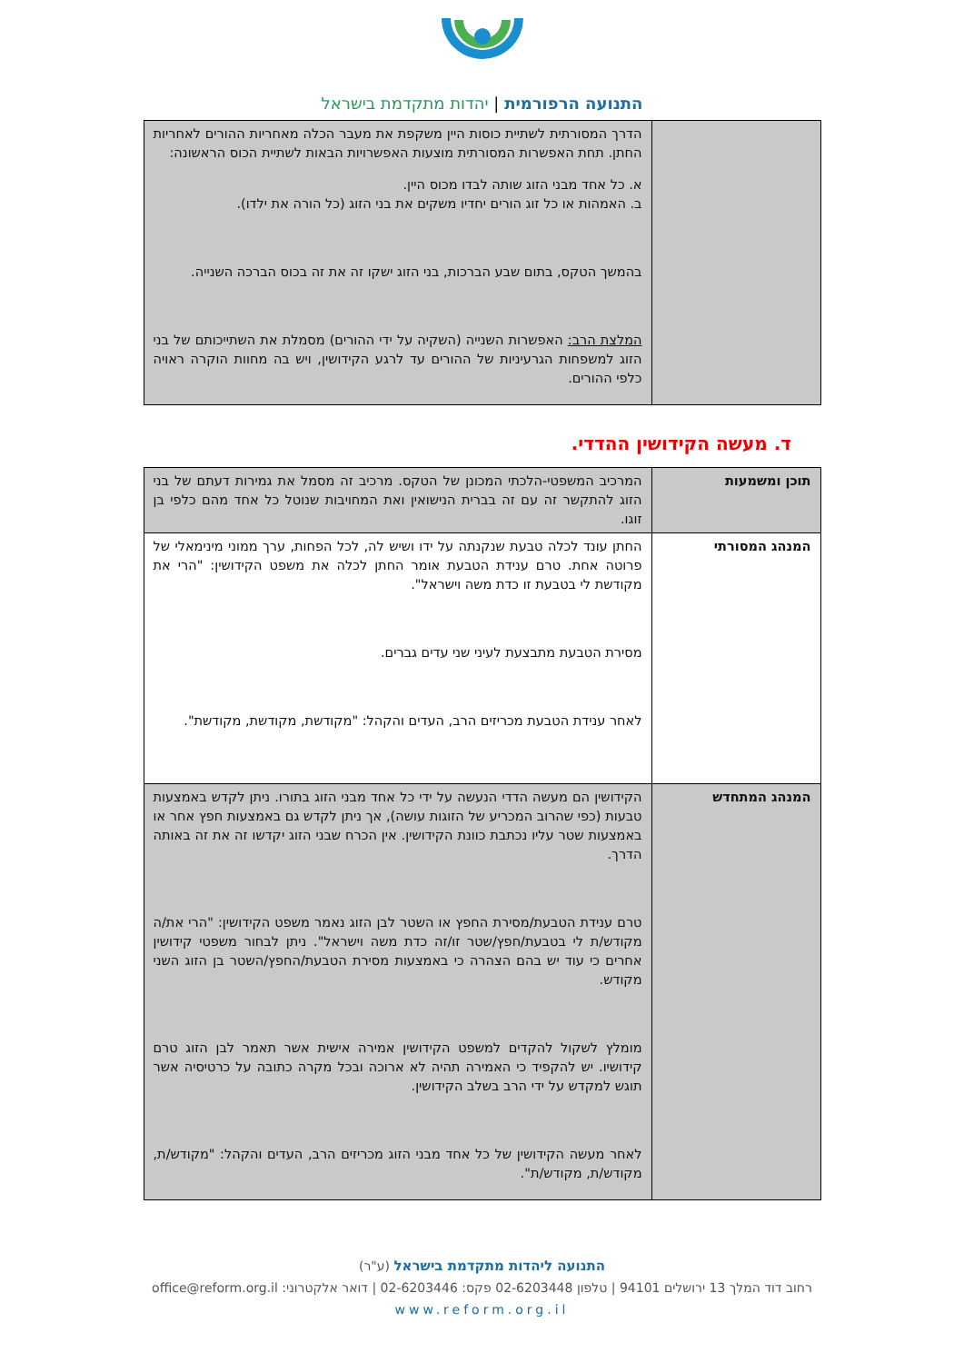התנועה הרפורמית | יהדות מתקדמת בישראל
| | הדרך המסורתית לשתיית כוסות היין משקפת את מעבר הכלה מאחריות ההורים לאחריות החתן. תחת האפשרות המסורתית מוצעות האפשרויות הבאות לשתיית הכוס הראשונה: א. כל אחד מבני הזוג שותה לבדו מכוס היין. ב. האמהות או כל זוג הורים יחדיו משקים את בני הזוג (כל הורה את ילדו). בהמשך הטקס, בתום שבע הברכות, בני הזוג ישקו זה את זה בכוס הברכה השנייה. המלצת הרב: האפשרות השנייה (השקיה על ידי ההורים) מסמלת את השתייכותם של בני הזוג למשפחות הגרעיניות של ההורים עד לרגע הקידושין, ויש בה מחוות הוקרה ראויה כלפי ההורים. |
ד. מעשה הקידושין ההדדי.
| תוכן ומשמעות | המרכיב המשפטי-הלכתי המכונן של הטקס. מרכיב זה מסמל את גמירות דעתם של בני הזוג להתקשר זה עם זה בברית הנישואין ואת המחויבות שנוטל כל אחד מהם כלפי בן זוגו. |
| המנהג המסורתי | החתן עונד לכלה טבעת שנקנתה על ידו ושיש לה, לכל הפחות, ערך ממוני מינימאלי של פרוטה אחת. טרם ענידת הטבעת אומר החתן לכלה את משפט הקידושין: "הרי את מקודשת לי בטבעת זו כדת משה וישראל". מסירת הטבעת מתבצעת לעיני שני עדים גברים. לאחר ענידת הטבעת מכריזים הרב, העדים והקהל: "מקודשת, מקודשת, מקודשת". |
| המנהג המתחדש | הקידושין הם מעשה הדדי הנעשה על ידי כל אחד מבני הזוג בתורו. ניתן לקדש באמצעות טבעות (כפי שהרוב המכריע של הזוגות עושה), אך ניתן לקדש גם באמצעות חפץ אחר או באמצעות שטר עליו נכתבת כוונת הקידושין. אין הכרח שבני הזוג יקדשו זה את זה באותה הדרך. טרם ענידת הטבעת/מסירת החפץ או השטר לבן הזוג נאמר משפט הקידושין: "הרי את/ה מקודש/ת לי בטבעת/חפץ/שטר זו/זה כדת משה וישראל". ניתן לבחור משפטי קידושין אחרים כי עוד יש בהם הצהרה כי באמצעות מסירת הטבעת/החפץ/השטר בן הזוג השני מקודש. מומלץ לשקול להקדים למשפט הקידושין אמירה אישית אשר תאמר לבן הזוג טרם קידושיו. יש להקפיד כי האמירה תהיה לא ארוכה ובכל מקרה כתובה על כרטיסיה אשר תוגש למקדש על ידי הרב בשלב הקידושין. לאחר מעשה הקידושין של כל אחד מבני הזוג מכריזים הרב, העדים והקהל: "מקודש/ת, מקודש/ת, מקודש/ת". |
התנועה ליהדות מתקדמת בישראל (ע"ר)
רחוב דוד המלך 13 ירושלים 94101 | טלפון 02-6203448 פקס: 02-6203446 | דואר אלקטרוני: office@reform.org.il
www.reform.org.il